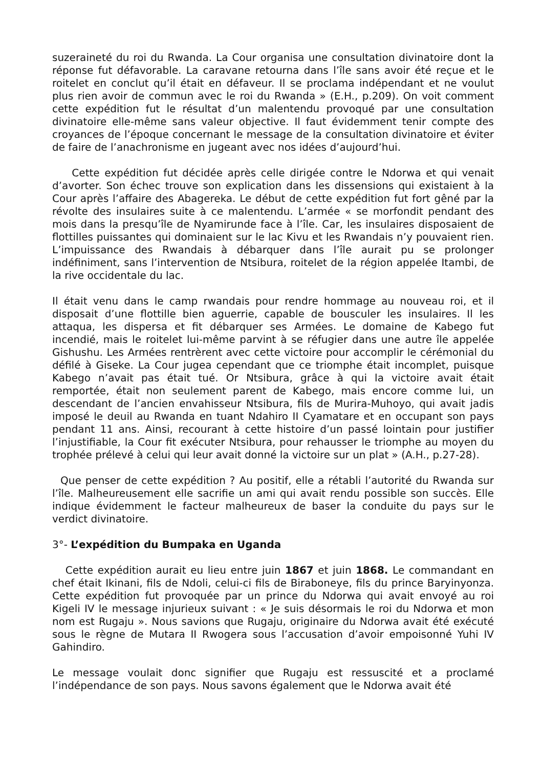suzeraineté du roi du Rwanda. La Cour organisa une consultation divinatoire dont la réponse fut défavorable. La caravane retourna dans l’île sans avoir été reçue et le roitelet en conclut qu’il était en défaveur. Il se proclama indépendant et ne voulut plus rien avoir de commun avec le roi du Rwanda » (E.H., p.209). On voit comment cette expédition fut le résultat d’un malentendu provoqué par une consultation divinatoire elle-même sans valeur objective. Il faut évidemment tenir compte des croyances de l’époque concernant le message de la consultation divinatoire et éviter de faire de l’anachronisme en jugeant avec nos idées d’aujourd’hui.
Cette expédition fut décidée après celle dirigée contre le Ndorwa et qui venait d’avorter. Son échec trouve son explication dans les dissensions qui existaient à la Cour après l’affaire des Abagereka. Le début de cette expédition fut fort gêné par la révolte des insulaires suite à ce malentendu. L’armée « se morfondit pendant des mois dans la presqu’île de Nyamirunde face à l’île. Car, les insulaires disposaient de flottilles puissantes qui dominaient sur le lac Kivu et les Rwandais n’y pouvaient rien. L’impuissance des Rwandais à débarquer dans l’île aurait pu se prolonger indéfiniment, sans l’intervention de Ntsibura, roitelet de la région appelée Itambi, de la rive occidentale du lac.
Il était venu dans le camp rwandais pour rendre hommage au nouveau roi, et il disposait d’une flottille bien aguerrie, capable de bousculer les insulaires. Il les attaqua, les dispersa et fit débarquer ses Armées. Le domaine de Kabego fut incendié, mais le roitelet lui-même parvint à se réfugier dans une autre île appelée Gishushu. Les Armées rentrèrent avec cette victoire pour accomplir le cérémonial du défilé à Giseke. La Cour jugea cependant que ce triomphe était incomplet, puisque Kabego n’avait pas était tué. Or Ntsibura, grâce à qui la victoire avait était remportée, était non seulement parent de Kabego, mais encore comme lui, un descendant de l’ancien envahisseur Ntsibura, fils de Murira-Muhoyo, qui avait jadis imposé le deuil au Rwanda en tuant Ndahiro II Cyamatare et en occupant son pays pendant 11 ans. Ainsi, recourant à cette histoire d’un passé lointain pour justifier l’injustifiable, la Cour fit exécuter Ntsibura, pour rehausser le triomphe au moyen du trophée prélevé à celui qui leur avait donné la victoire sur un plat » (A.H., p.27-28).
Que penser de cette expédition ? Au positif, elle a rétabli l’autorité du Rwanda sur l’île. Malheureusement elle sacrifie un ami qui avait rendu possible son succès. Elle indique évidemment le facteur malheureux de baser la conduite du pays sur le verdict divinatoire.
3°- L’expédition du Bumpaka en Uganda
Cette expédition aurait eu lieu entre juin 1867 et juin 1868. Le commandant en chef était Ikinani, fils de Ndoli, celui-ci fils de Biraboneye, fils du prince Baryinyonza. Cette expédition fut provoquée par un prince du Ndorwa qui avait envoyé au roi Kigeli IV le message injurieux suivant : « Je suis désormais le roi du Ndorwa et mon nom est Rugaju ». Nous savions que Rugaju, originaire du Ndorwa avait été exécuté sous le règne de Mutara II Rwogera sous l’accusation d’avoir empoisonné Yuhi IV Gahindiro.
Le message voulait donc signifier que Rugaju est ressuscité et a proclamé l’indépendance de son pays. Nous savons également que le Ndorwa avait été